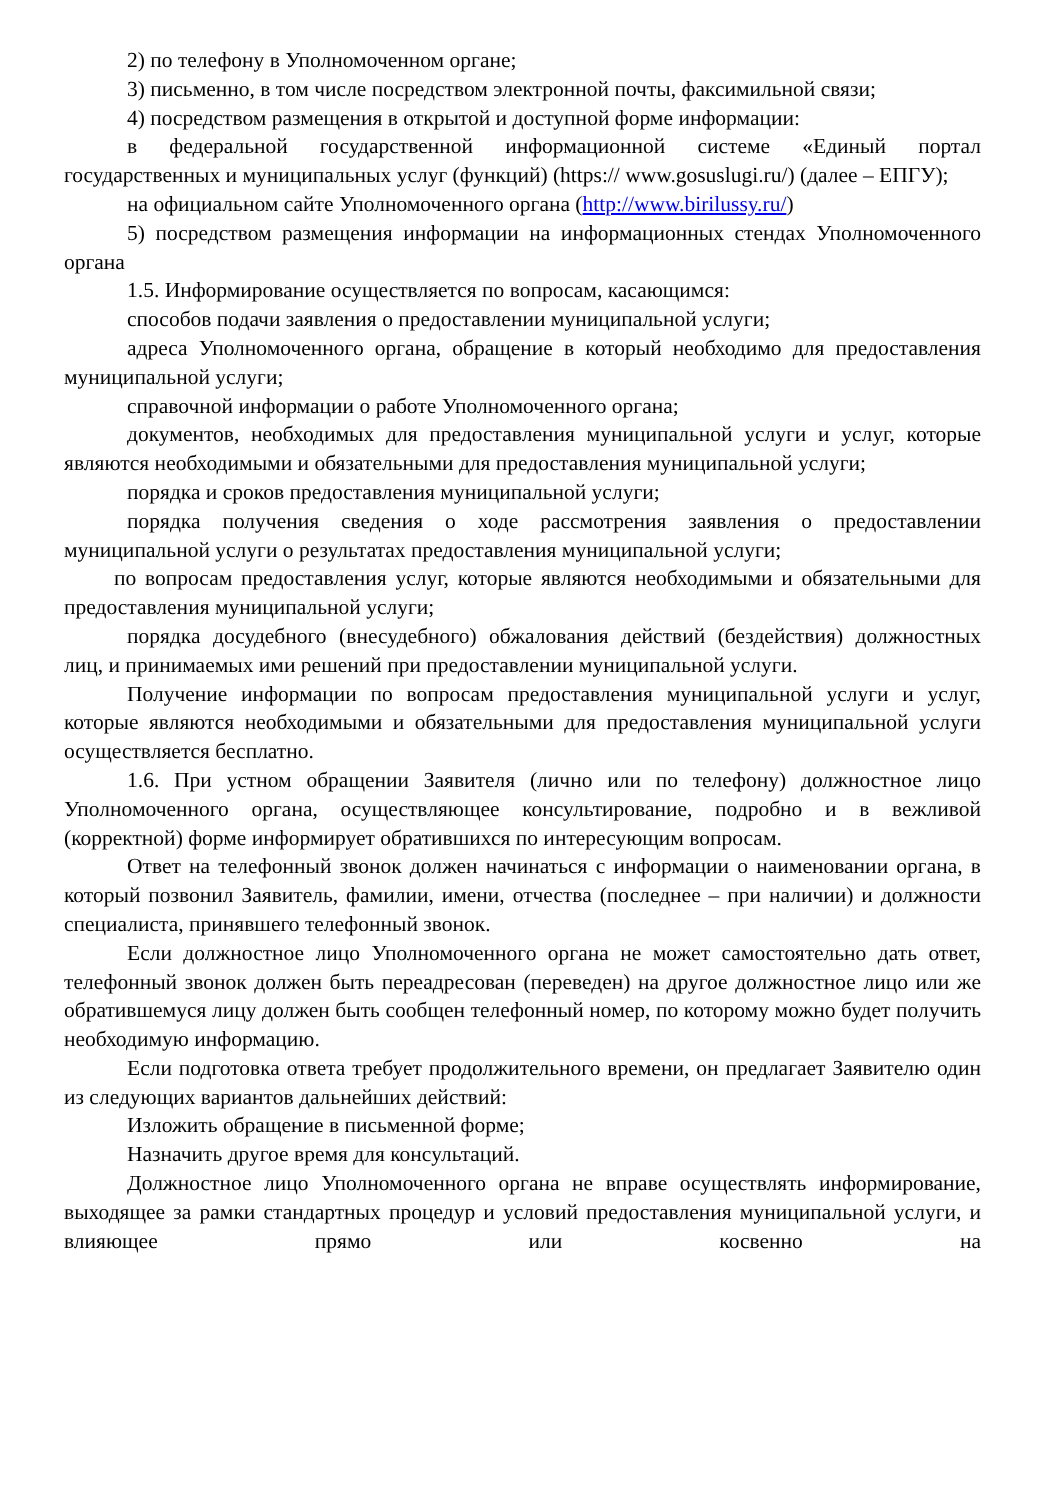2) по телефону в Уполномоченном органе;
3) письменно, в том числе посредством электронной почты, факсимильной связи;
4) посредством размещения в открытой и доступной форме информации:
в федеральной государственной информационной системе «Единый портал государственных и муниципальных услуг (функций) (https:// www.gosuslugi.ru/) (далее – ЕПГУ);
на официальном сайте Уполномоченного органа (http://www.birilussy.ru/)
5) посредством размещения информации на информационных стендах Уполномоченного органа
1.5. Информирование осуществляется по вопросам, касающимся:
способов подачи заявления о предоставлении муниципальной услуги;
адреса Уполномоченного органа, обращение в который необходимо для предоставления муниципальной услуги;
справочной информации о работе Уполномоченного органа;
документов, необходимых для предоставления муниципальной услуги и услуг, которые являются необходимыми и обязательными для предоставления муниципальной услуги;
порядка и сроков предоставления муниципальной услуги;
порядка получения сведения о ходе рассмотрения заявления о предоставлении муниципальной услуги о результатах предоставления муниципальной услуги;
по вопросам предоставления услуг, которые являются необходимыми и обязательными для предоставления муниципальной услуги;
порядка досудебного (внесудебного) обжалования действий (бездействия) должностных лиц, и принимаемых ими решений при предоставлении муниципальной услуги.
Получение информации по вопросам предоставления муниципальной услуги и услуг, которые являются необходимыми и обязательными для предоставления муниципальной услуги осуществляется бесплатно.
1.6. При устном обращении Заявителя (лично или по телефону) должностное лицо Уполномоченного органа, осуществляющее консультирование, подробно и в вежливой (корректной) форме информирует обратившихся по интересующим вопросам.
Ответ на телефонный звонок должен начинаться с информации о наименовании органа, в который позвонил Заявитель, фамилии, имени, отчества (последнее – при наличии) и должности специалиста, принявшего телефонный звонок.
Если должностное лицо Уполномоченного органа не может самостоятельно дать ответ, телефонный звонок должен быть переадресован (переведен) на другое должностное лицо или же обратившемуся лицу должен быть сообщен телефонный номер, по которому можно будет получить необходимую информацию.
Если подготовка ответа требует продолжительного времени, он предлагает Заявителю один из следующих вариантов дальнейших действий:
Изложить обращение в письменной форме;
Назначить другое время для консультаций.
Должностное лицо Уполномоченного органа не вправе осуществлять информирование, выходящее за рамки стандартных процедур и условий предоставления муниципальной услуги, и влияющее прямо или косвенно на